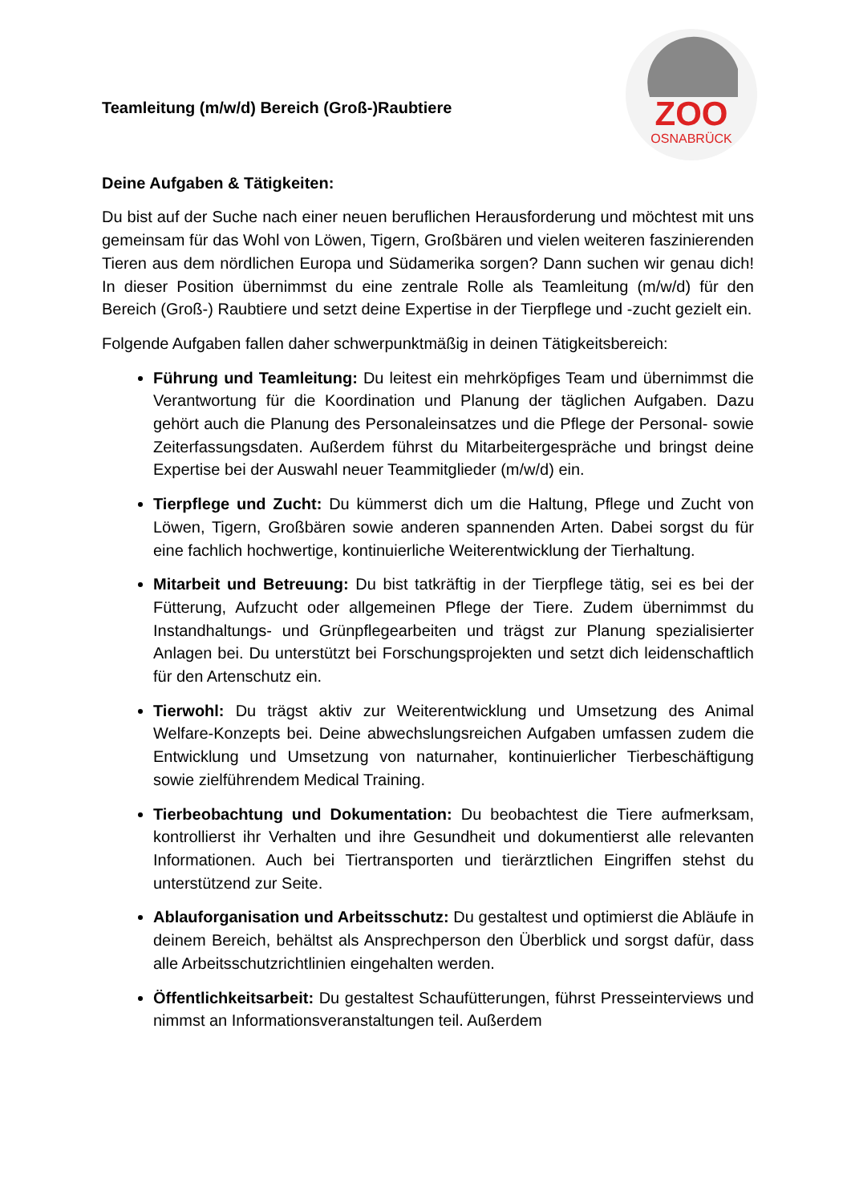ZOO
OSNABRÜCK
Teamleitung (m/w/d) Bereich (Groß-)Raubtiere
Deine Aufgaben & Tätigkeiten:
Du bist auf der Suche nach einer neuen beruflichen Herausforderung und möchtest mit uns gemeinsam für das Wohl von Löwen, Tigern, Großbären und vielen weiteren faszinierenden Tieren aus dem nördlichen Europa und Südamerika sorgen? Dann suchen wir genau dich! In dieser Position übernimmst du eine zentrale Rolle als Teamleitung (m/w/d) für den Bereich (Groß-) Raubtiere und setzt deine Expertise in der Tierpflege und -zucht gezielt ein.
Folgende Aufgaben fallen daher schwerpunktmäßig in deinen Tätigkeitsbereich:
Führung und Teamleitung: Du leitest ein mehrköpfiges Team und übernimmst die Verantwortung für die Koordination und Planung der täglichen Aufgaben. Dazu gehört auch die Planung des Personaleinsatzes und die Pflege der Personal- sowie Zeiterfassungsdaten. Außerdem führst du Mitarbeitergespräche und bringst deine Expertise bei der Auswahl neuer Teammitglieder (m/w/d) ein.
Tierpflege und Zucht: Du kümmerst dich um die Haltung, Pflege und Zucht von Löwen, Tigern, Großbären sowie anderen spannenden Arten. Dabei sorgst du für eine fachlich hochwertige, kontinuierliche Weiterentwicklung der Tierhaltung.
Mitarbeit und Betreuung: Du bist tatkräftig in der Tierpflege tätig, sei es bei der Fütterung, Aufzucht oder allgemeinen Pflege der Tiere. Zudem übernimmst du Instandhaltungs- und Grünpflegearbeiten und trägst zur Planung spezialisierter Anlagen bei. Du unterstützt bei Forschungsprojekten und setzt dich leidenschaftlich für den Artenschutz ein.
Tierwohl: Du trägst aktiv zur Weiterentwicklung und Umsetzung des Animal Welfare-Konzepts bei. Deine abwechslungsreichen Aufgaben umfassen zudem die Entwicklung und Umsetzung von naturnaher, kontinuierlicher Tierbeschäftigung sowie zielführendem Medical Training.
Tierbeobachtung und Dokumentation: Du beobachtest die Tiere aufmerksam, kontrollierst ihr Verhalten und ihre Gesundheit und dokumentierst alle relevanten Informationen. Auch bei Tiertransporten und tierärztlichen Eingriffen stehst du unterstützend zur Seite.
Ablauforganisation und Arbeitsschutz: Du gestaltest und optimierst die Abläufe in deinem Bereich, behältst als Ansprechperson den Überblick und sorgst dafür, dass alle Arbeitsschutzrichtlinien eingehalten werden.
Öffentlichkeitsarbeit: Du gestaltest Schaufütterungen, führst Presseinterviews und nimmst an Informationsveranstaltungen teil. Außerdem